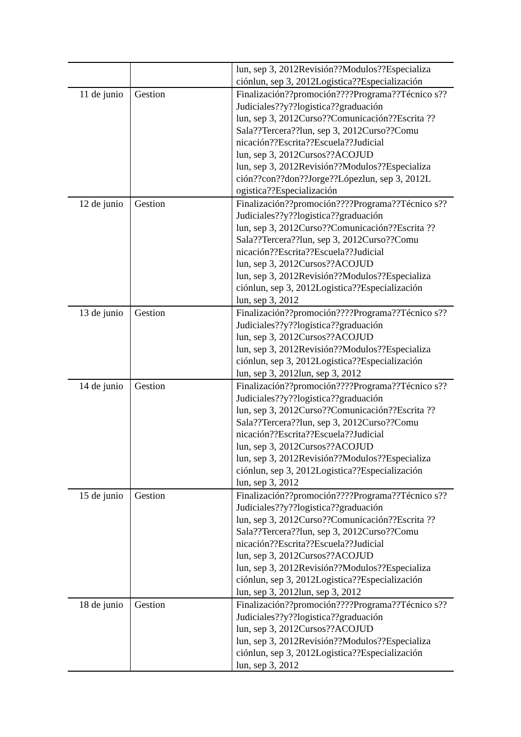| | | lun, sep 3, 2012Revisión??Modulos??Especializa ciónlun, sep 3, 2012Logistica??Especialización |
| 11 de junio | Gestion | Finalización??promoción????Programa??Técnico s??Judiciales??y??logistica??graduación lun, sep 3, 2012Curso??Comunicación??Escrita ??Sala??Tercera??lun, sep 3, 2012Curso??Comu nicación??Escrita??Escuela??Judicial lun, sep 3, 2012Cursos??ACOJUD lun, sep 3, 2012Revisión??Modulos??Especializa ción??con??don??Jorge??Lópezlun, sep 3, 2012L ogistica??Especialización |
| 12 de junio | Gestion | Finalización??promoción????Programa??Técnico s??Judiciales??y??logistica??graduación lun, sep 3, 2012Curso??Comunicación??Escrita ??Sala??Tercera??lun, sep 3, 2012Curso??Comu nicación??Escrita??Escuela??Judicial lun, sep 3, 2012Cursos??ACOJUD lun, sep 3, 2012Revisión??Modulos??Especializa ciónlun, sep 3, 2012Logistica??Especialización lun, sep 3, 2012 |
| 13 de junio | Gestion | Finalización??promoción????Programa??Técnico s??Judiciales??y??logistica??graduación lun, sep 3, 2012Cursos??ACOJUD lun, sep 3, 2012Revisión??Modulos??Especializa ciónlun, sep 3, 2012Logistica??Especialización lun, sep 3, 2012lun, sep 3, 2012 |
| 14 de junio | Gestion | Finalización??promoción????Programa??Técnico s??Judiciales??y??logistica??graduación lun, sep 3, 2012Curso??Comunicación??Escrita ??Sala??Tercera??lun, sep 3, 2012Curso??Comu nicación??Escrita??Escuela??Judicial lun, sep 3, 2012Cursos??ACOJUD lun, sep 3, 2012Revisión??Modulos??Especializa ciónlun, sep 3, 2012Logistica??Especialización lun, sep 3, 2012 |
| 15 de junio | Gestion | Finalización??promoción????Programa??Técnico s??Judiciales??y??logistica??graduación lun, sep 3, 2012Curso??Comunicación??Escrita ??Sala??Tercera??lun, sep 3, 2012Curso??Comu nicación??Escrita??Escuela??Judicial lun, sep 3, 2012Cursos??ACOJUD lun, sep 3, 2012Revisión??Modulos??Especializa ciónlun, sep 3, 2012Logistica??Especialización lun, sep 3, 2012lun, sep 3, 2012 |
| 18 de junio | Gestion | Finalización??promoción????Programa??Técnico s??Judiciales??y??logistica??graduación lun, sep 3, 2012Cursos??ACOJUD lun, sep 3, 2012Revisión??Modulos??Especializa ciónlun, sep 3, 2012Logistica??Especialización lun, sep 3, 2012 |